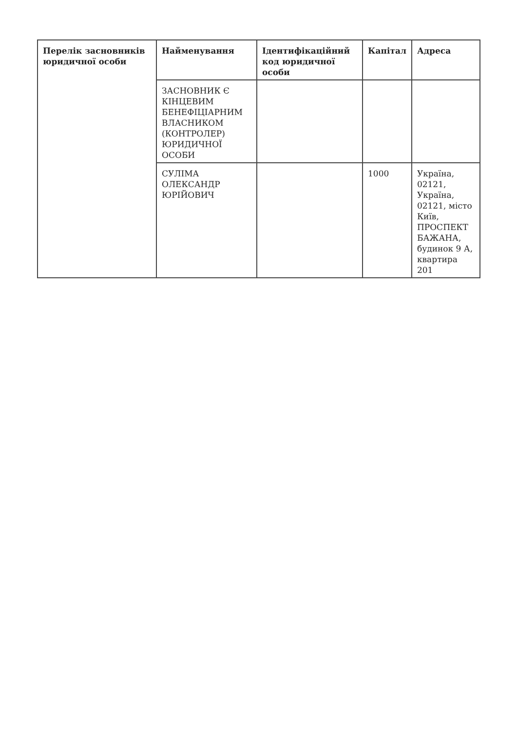| Перелік засновників юридичної особи | Найменування | Ідентифікаційний код юридичної особи | Капітал | Адреса |
| --- | --- | --- | --- | --- |
| | ЗАСНОВНИК Є КІНЦЕВИМ БЕНЕФІЦІАРНИМ ВЛАСНИКОМ (КОНТРОЛЕР) ЮРИДИЧНОЇ ОСОБИ | | | |
| | СУЛІМА ОЛЕКСАНДР ЮРІЙОВИЧ | | 1000 | Україна, 02121, Україна, 02121, місто Київ, ПРОСПЕКТ БАЖАНА, будинок 9 А, квартира 201 |